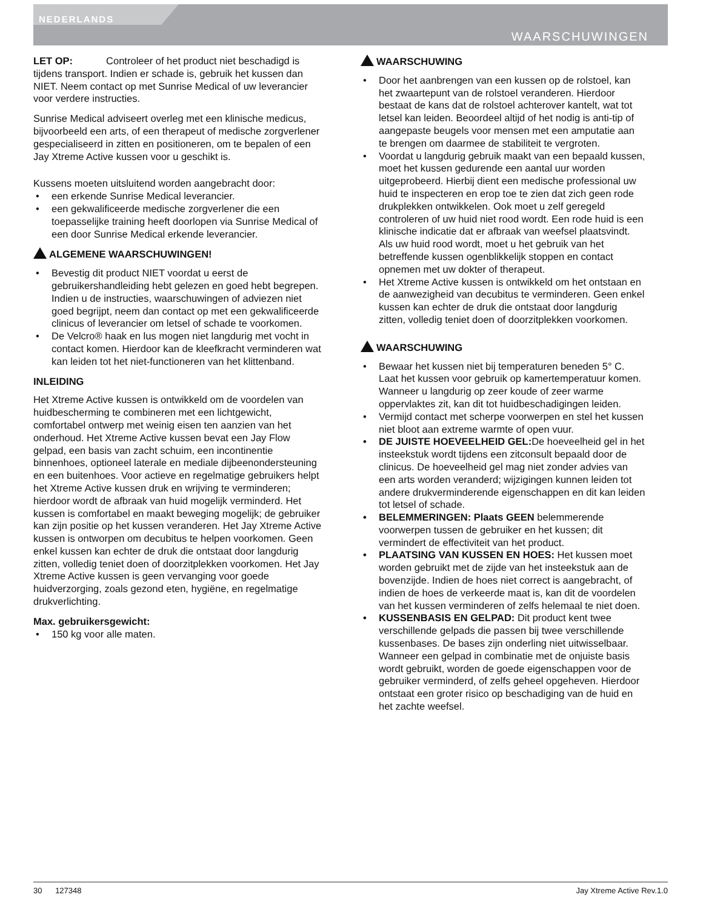NEDERLANDS
WAARSCHUWINGEN
LET OP: Controleer of het product niet beschadigd is tijdens transport. Indien er schade is, gebruik het kussen dan NIET. Neem contact op met Sunrise Medical of uw leverancier voor verdere instructies.
Sunrise Medical adviseert overleg met een klinische medicus, bijvoorbeeld een arts, of een therapeut of medische zorgverlener gespecialiseerd in zitten en positioneren, om te bepalen of een Jay Xtreme Active kussen voor u geschikt is.
Kussens moeten uitsluitend worden aangebracht door:
• een erkende Sunrise Medical leverancier.
• een gekwalificeerde medische zorgverlener die een toepasselijke training heeft doorlopen via Sunrise Medical of een door Sunrise Medical erkende leverancier.
ALGEMENE WAARSCHUWINGEN!
• Bevestig dit product NIET voordat u eerst de gebruikershandleiding hebt gelezen en goed hebt begrepen. Indien u de instructies, waarschuwingen of adviezen niet goed begrijpt, neem dan contact op met een gekwalificeerde clinicus of leverancier om letsel of schade te voorkomen.
• De Velcro® haak en lus mogen niet langdurig met vocht in contact komen. Hierdoor kan de kleefkracht verminderen wat kan leiden tot het niet-functioneren van het klittenband.
INLEIDING
Het Xtreme Active kussen is ontwikkeld om de voordelen van huidbescherming te combineren met een lichtgewicht, comfortabel ontwerp met weinig eisen ten aanzien van het onderhoud. Het Xtreme Active kussen bevat een Jay Flow gelpad, een basis van zacht schuim, een incontinentie binnenhoes, optioneel laterale en mediale dijbeenondersteuning en een buitenhoes. Voor actieve en regelmatige gebruikers helpt het Xtreme Active kussen druk en wrijving te verminderen; hierdoor wordt de afbraak van huid mogelijk verminderd. Het kussen is comfortabel en maakt beweging mogelijk; de gebruiker kan zijn positie op het kussen veranderen. Het Jay Xtreme Active kussen is ontworpen om decubitus te helpen voorkomen. Geen enkel kussen kan echter de druk die ontstaat door langdurig zitten, volledig teniet doen of doorzitplekken voorkomen. Het Jay Xtreme Active kussen is geen vervanging voor goede huidverzorging, zoals gezond eten, hygiëne, en regelmatige drukverlichting.
Max. gebruikersgewicht:
• 150 kg voor alle maten.
WAARSCHUWING
• Door het aanbrengen van een kussen op de rolstoel, kan het zwaartepunt van de rolstoel veranderen. Hierdoor bestaat de kans dat de rolstoel achterover kantelt, wat tot letsel kan leiden. Beoordeel altijd of het nodig is anti-tip of aangepaste beugels voor mensen met een amputatie aan te brengen om daarmee de stabiliteit te vergroten.
• Voordat u langdurig gebruik maakt van een bepaald kussen, moet het kussen gedurende een aantal uur worden uitgeprobeerd. Hierbij dient een medische professional uw huid te inspecteren en erop toe te zien dat zich geen rode drukplekken ontwikkelen. Ook moet u zelf geregeld controleren of uw huid niet rood wordt. Een rode huid is een klinische indicatie dat er afbraak van weefsel plaatsvindt. Als uw huid rood wordt, moet u het gebruik van het betreffende kussen ogenblikkelijk stoppen en contact opnemen met uw dokter of therapeut.
• Het Xtreme Active kussen is ontwikkeld om het ontstaan en de aanwezigheid van decubitus te verminderen. Geen enkel kussen kan echter de druk die ontstaat door langdurig zitten, volledig teniet doen of doorzitplekken voorkomen.
WAARSCHUWING
• Bewaar het kussen niet bij temperaturen beneden 5° C. Laat het kussen voor gebruik op kamertemperatuur komen. Wanneer u langdurig op zeer koude of zeer warme oppervlaktes zit, kan dit tot huidbeschadigingen leiden.
• Vermijd contact met scherpe voorwerpen en stel het kussen niet bloot aan extreme warmte of open vuur.
• DE JUISTE HOEVEELHEID GEL: De hoeveelheid gel in het insteekstuk wordt tijdens een zitconsult bepaald door de clinicus. De hoeveelheid gel mag niet zonder advies van een arts worden veranderd; wijzigingen kunnen leiden tot andere drukverminderende eigenschappen en dit kan leiden tot letsel of schade.
• BELEMMERINGEN: Plaats GEEN belemmerende voorwerpen tussen de gebruiker en het kussen; dit vermindert de effectiviteit van het product.
• PLAATSING VAN KUSSEN EN HOES: Het kussen moet worden gebruikt met de zijde van het insteekstuk aan de bovenzijde. Indien de hoes niet correct is aangebracht, of indien de hoes de verkeerde maat is, kan dit de voordelen van het kussen verminderen of zelfs helemaal te niet doen.
• KUSSENBASIS EN GELPAD: Dit product kent twee verschillende gelpads die passen bij twee verschillende kussenbases. De bases zijn onderling niet uitwisselbaar. Wanneer een gelpad in combinatie met de onjuiste basis wordt gebruikt, worden de goede eigenschappen voor de gebruiker verminderd, of zelfs geheel opgeheven. Hierdoor ontstaat een groter risico op beschadiging van de huid en het zachte weefsel.
30 127348 Jay Xtreme Active Rev.1.0